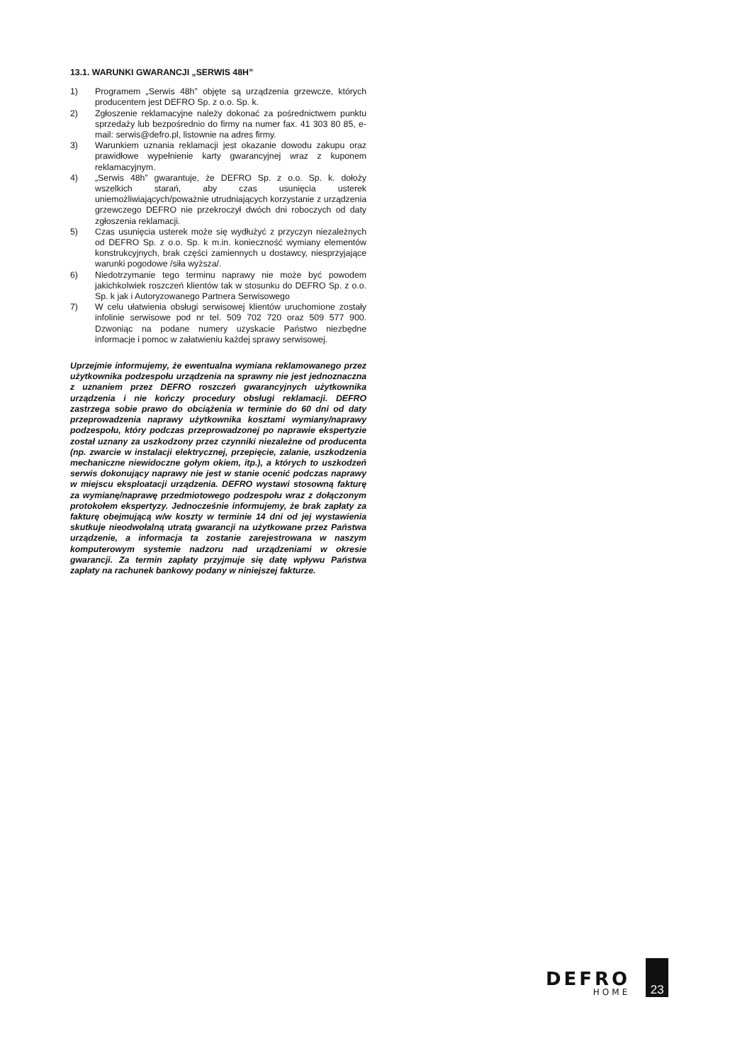13.1. WARUNKI GWARANCJI „SERWIS 48H”
1) Programem „Serwis 48h” objęte są urządzenia grzewcze, których producentem jest DEFRO Sp. z o.o. Sp. k.
2) Zgłoszenie reklamacyjne należy dokonać za pośrednictwem punktu sprzedaży lub bezpośrednio do firmy na numer fax. 41 303 80 85, e-mail: serwis@defro.pl, listownie na adres firmy.
3) Warunkiem uznania reklamacji jest okazanie dowodu zakupu oraz prawidłowe wypełnienie karty gwarancyjnej wraz z kuponem reklamacyjnym.
4) „Serwis 48h” gwarantuje, że DEFRO Sp. z o.o. Sp. k. dołoży wszelkich starań, aby czas usunięcia usterek uniemożliwiających/poważnie utrudniających korzystanie z urządzenia grzewczego DEFRO nie przekroczył dwóch dni roboczych od daty zgłoszenia reklamacji.
5) Czas usunięcia usterek może się wydłużyć z przyczyn niezależnych od DEFRO Sp. z o.o. Sp. k m.in. konieczność wymiany elementów konstrukcyjnych, brak części zamiennych u dostawcy, niesprzyjające warunki pogodowe /siła wyższa/.
6) Niedotrzymanie tego terminu naprawy nie może być powodem jakichkolwiek roszczeń klientów tak w stosunku do DEFRO Sp. z o.o. Sp. k jak i Autoryzowanego Partnera Serwisowego
7) W celu ułatwienia obsługi serwisowej klientów uruchomione zostały infolinie serwisowe pod nr tel. 509 702 720 oraz 509 577 900. Dzwoniąc na podane numery uzyskacie Państwo niezbędne informacje i pomoc w załatwieniu każdej sprawy serwisowej.
Uprzejmie informujemy, że ewentualna wymiana reklamowanego przez użytkownika podzespołu urządzenia na sprawny nie jest jednoznaczna z uznaniem przez DEFRO roszczeń gwarancyjnych użytkownika urządzenia i nie kończy procedury obsługi reklamacji. DEFRO zastrzega sobie prawo do obciążenia w terminie do 60 dni od daty przeprowadzenia naprawy użytkownika kosztami wymiany/naprawy podzespołu, który podczas przeprowadzonej po naprawie ekspertyzie został uznany za uszkodzony przez czynniki niezależne od producenta (np. zwarcie w instalacji elektrycznej, przepięcie, zalanie, uszkodzenia mechaniczne niewidoczne gołym okiem, itp.), a których to uszkodzeń serwis dokonujący naprawy nie jest w stanie ocenić podczas naprawy w miejscu eksploatacji urządzenia. DEFRO wystawi stosowną fakturę za wymianę/naprawę przedmiotowego podzespołu wraz z dołączonym protokołem ekspertyzy. Jednocześnie informujemy, że brak zapłaty za fakturę obejmującą w/w koszty w terminie 14 dni od jej wystawienia skutkuje nieodwołalną utratą gwarancji na użytkowane przez Państwa urządzenie, a informacja ta zostanie zarejestrowana w naszym komputerowym systemie nadzoru nad urządzeniami w okresie gwarancji. Za termin zapłaty przyjmuje się datę wpływu Państwa zapłaty na rachunek bankowy podany w niniejszej fakturze.
DEFRO
HOME
23